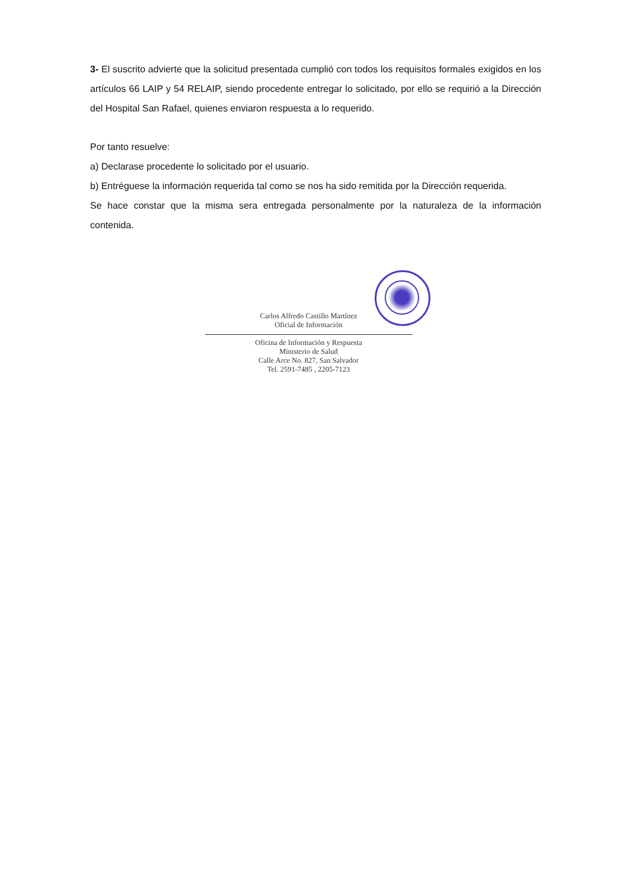3- El suscrito advierte que la solicitud presentada cumplió con todos los requisitos formales exigidos en los artículos 66 LAIP y 54 RELAIP, siendo procedente entregar lo solicitado, por ello se requirió a la Dirección del Hospital San Rafael, quienes enviaron respuesta a lo requerido.
Por tanto resuelve:
a) Declarase procedente lo solicitado por el usuario.
b) Entréguese la información requerida tal como se nos ha sido remitida por la Dirección requerida.
Se hace constar que la misma sera entregada personalmente por la naturaleza de la información contenida.
Carlos Alfredo Castillo Martínez
Oficial de Información
Oficina de Información y Respuesta
Ministerio de Salud
Calle Arce No. 827, San Salvador
Tel. 2591-7485 , 2205-7123